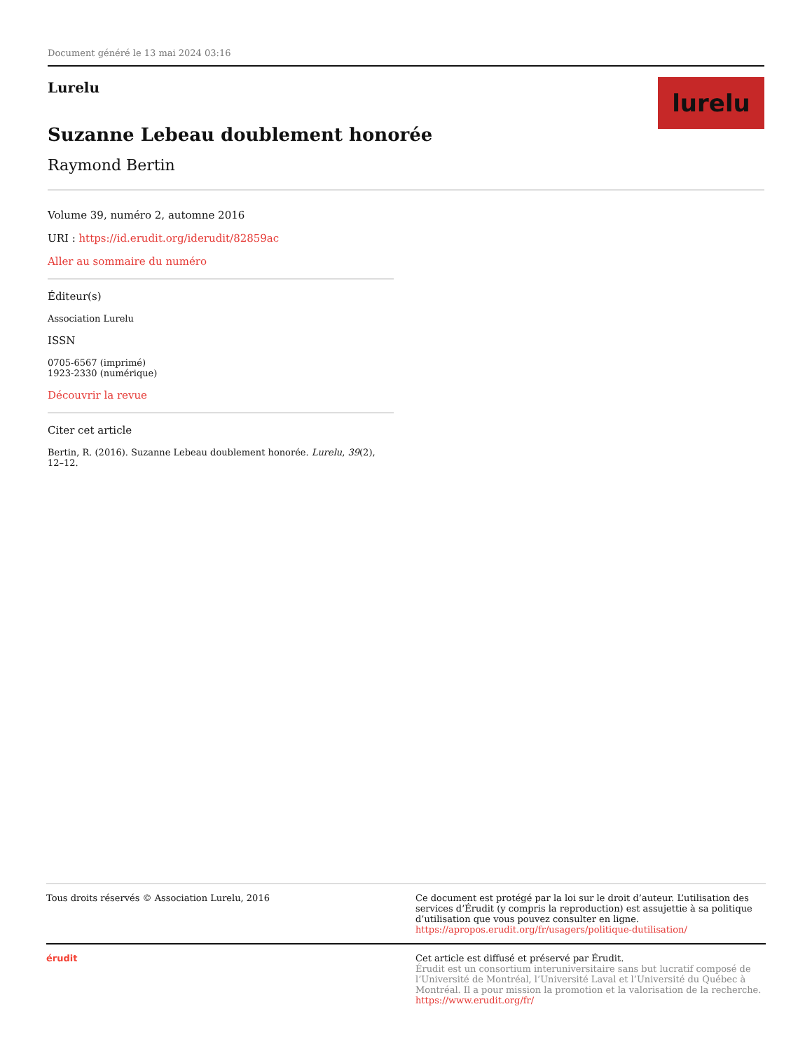Document généré le 13 mai 2024 03:16
Lurelu
Suzanne Lebeau doublement honorée
Raymond Bertin
lurelu
Volume 39, numéro 2, automne 2016
URI : https://id.erudit.org/iderudit/82859ac
Aller au sommaire du numéro
Éditeur(s)
Association Lurelu
ISSN
0705-6567 (imprimé)
1923-2330 (numérique)
Découvrir la revue
Citer cet article
Bertin, R. (2016). Suzanne Lebeau doublement honorée. Lurelu, 39(2), 12–12.
Tous droits réservés © Association Lurelu, 2016 Ce document est protégé par la loi sur le droit d’auteur. L’utilisation des services d’Érudit (y compris la reproduction) est assujettie à sa politique d’utilisation que vous pouvez consulter en ligne.
https://apropos.erudit.org/fr/usagers/politique-dutilisation/
érudit Cet article est diffusé et préservé par Érudit.
Érudit est un consortium interuniversitaire sans but lucratif composé de l’Université de Montréal, l’Université Laval et l’Université du Québec à Montréal. Il a pour mission la promotion et la valorisation de la recherche.
https://www.erudit.org/fr/